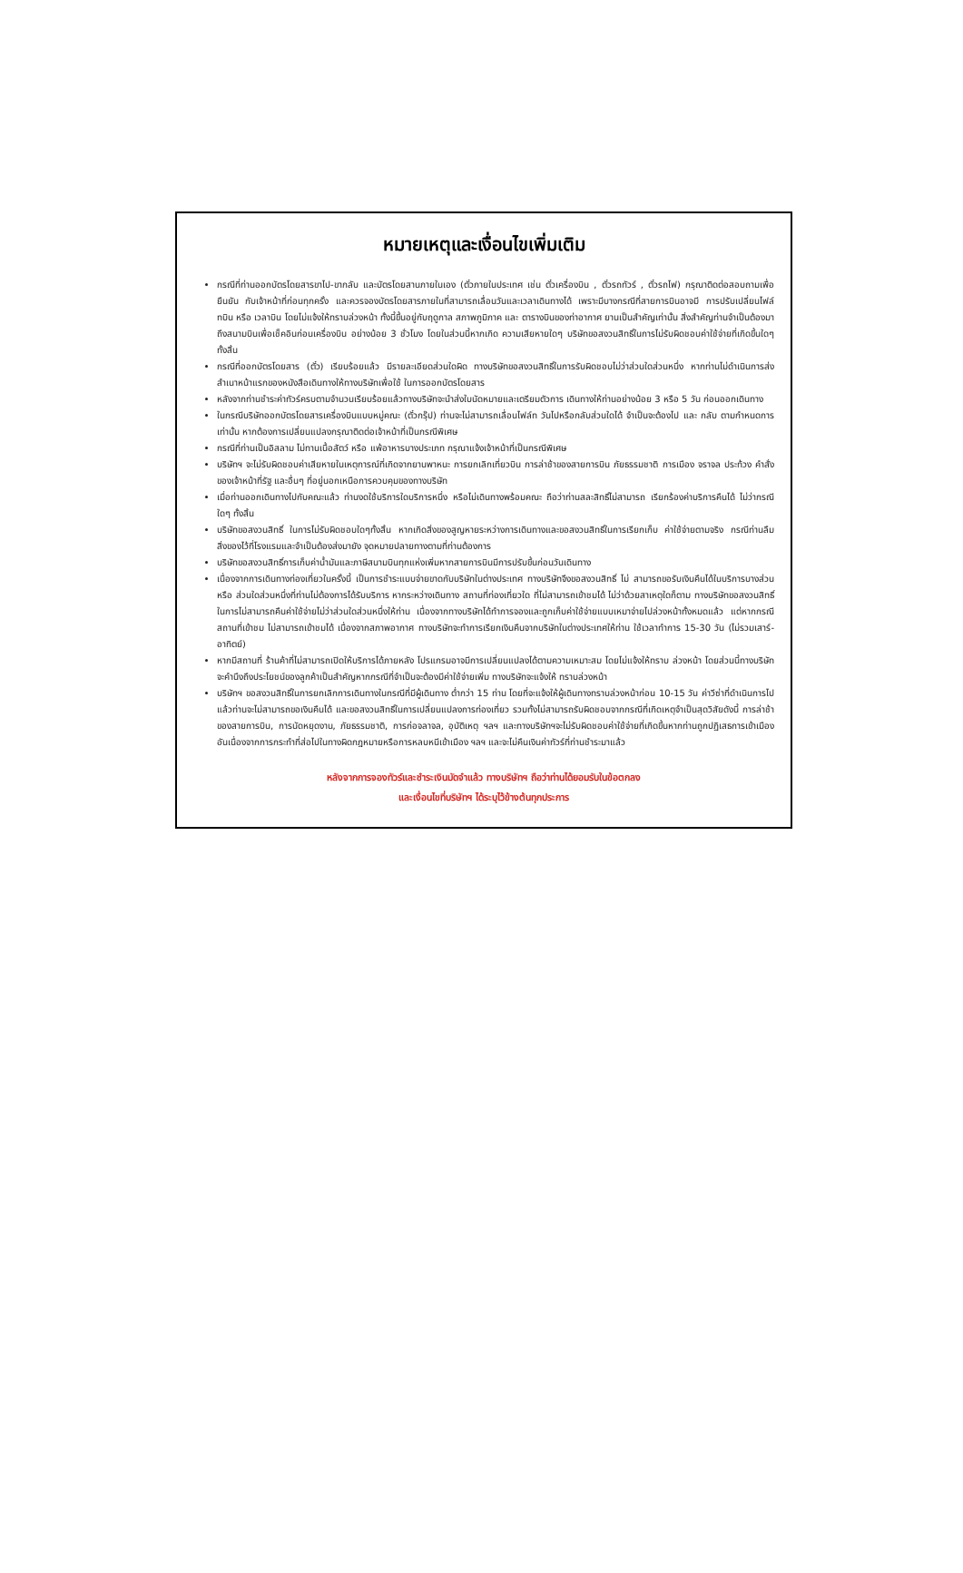หมายเหตุและเงื่อนไขเพิ่มเติม
กรณีที่ท่านออกบัตรโดยสารขาไป-ขากลับ และบัตรโดยสานภายในเอง (ตั๋วภายในประเทศ เช่น ตั๋วเครื่องบิน , ตั๋วรถทัวร์ , ตั๋วรถไฟ) กรุณาติดต่อสอบถามเพื่อยืนยัน กับเจ้าหน้าที่ก่อนทุกครั้ง และควรจองบัตรโดยสารภายในที่สามารถเลื่อนวันและเวลาเดินทางได้ เพราะมีบางกรณีที่สายการบินอาจมี การปรับเปลี่ยนไฟล์ทบิน หรือ เวลาบิน โดยไม่แจ้งให้ทราบล่วงหน้า ทั้งนี้ขึ้นอยู่กับฤดูกาล สภาพภูมิภาค และ ตารางบินของท่าอากาศ ยานเป็นสำคัญเท่านั้น สิ่งสำคัญท่านจำเป็นต้องมาถึงสนามบินเพื่อเช็คอินก่อนเครื่องบิน อย่างน้อย 3 ชั่วโมง โดยในส่วนนี้หากเกิด ความเสียหายใดๆ บริษัทขอสงวนสิทธิ์ในการไม่รับผิดชอบค่าใช้จ่ายที่เกิดขึ้นใดๆทั้งสิ้น
กรณีที่ออกบัตรโดยสาร (ตั๋ว) เรียบร้อยแล้ว มีรายละเอียดส่วนใดผิด ทางบริษัทขอสงวนสิทธิ์ในการรับผิดชอบไม่ว่าส่วนใดส่วนหนึ่ง หากท่านไม่ดำเนินการส่งสำเนาหน้าแรกของหนังสือเดินทางให้ทางบริษัทเพื่อใช้ ในการออกบัตรโดยสาร
หลังจากท่านชำระค่าทัวร์ครบตามจำนวนเรียบร้อยแล้วทางบริษัทจะนำส่งใบนัดหมายและเตรียมตัวการ เดินทางให้ท่านอย่างน้อย 3 หรือ 5 วัน ก่อนออกเดินทาง
ในกรณีบริษัทออกบัตรโดยสารเครื่องบินแบบหมู่คณะ (ตั๋วกรุ๊ป) ท่านจะไม่สามารถเลื่อนไฟล์ท วันไปหรือกลับส่วนใดได้ จำเป็นจะต้องไป และ กลับ ตามกำหนดการเท่านั้น หากต้องการเปลี่ยนแปลงกรุณาติดต่อเจ้าหน้าที่เป็นกรณีพิเศษ
กรณีที่ท่านเป็นอิสลาม ไม่ทานเนื้อสัตว์ หรือ แพ้อาหารบางประเภท กรุณาแจ้งเจ้าหน้าที่เป็นกรณีพิเศษ
บริษัทฯ จะไม่รับผิดชอบค่าเสียหายในเหตุการณ์ที่เกิดจากยานพาหนะ การยกเลิกเที่ยวบิน การล่าช้าของสายการบิน ภัยธรรมชาติ การเมือง จราจล ประท้วง คำสั่งของเจ้าหน้าที่รัฐ และอื่นๆ ที่อยู่นอกเหนือการควบคุมของทางบริษัท
เมื่อท่านออกเดินทางไปกับคณะแล้ว ท่านงดใช้บริการใดบริการหนึ่ง หรือไม่เดินทางพร้อมคณะ ถือว่าท่านสละสิทธิ์ไม่สามารถ เรียกร้องค่าบริการคืนได้ ไม่ว่ากรณีใดๆ ทั้งสิ้น
บริษัทขอสงวนสิทธิ์ ในการไม่รับผิดชอบใดๆทั้งสิ้น หากเกิดสิ่งของสูญหายระหว่างการเดินทางและขอสงวนสิทธิ์ในการเรียกเก็บ ค่าใช้จ่ายตามจริง กรณีท่านลืมสิ่งของไว้ที่โรงแรมและจำเป็นต้องส่งมายัง จุดหมายปลายทางตามที่ท่านต้องการ
บริษัทขอสงวนสิทธิ์การเก็บค่าน้ำมันและภาษีสนามบินทุกแห่งเพิ่มหากสายการบินมีการปรับขึ้นก่อนวันเดินทาง
เนื่องจากการเดินทางท่องเที่ยวในครั้งนี้ เป็นการชำระแบบจ่ายขาดกับบริษัทในต่างประเทศ ทางบริษัทจึงขอสงวนสิทธิ์ ไม่ สามารถขอรับเงินคืนได้ในบริการบางส่วน หรือ ส่วนใดส่วนหนึ่งที่ท่านไม่ต้องการได้รับบริการ หากระหว่างเดินทาง สถานที่ท่องเที่ยวใด ที่ไม่สามารถเข้าชมได้ ไม่ว่าด้วยสาเหตุใดก็ตาม ทางบริษัทขอสงวนสิทธิ์ในการไม่สามารถคืนค่าใช้จ่ายไม่ว่าส่วนใดส่วนหนึ่งให้ท่าน เนื่องจากทางบริษัทได้ทำการจองและถูกเก็บค่าใช้จ่ายแบบเหมาจ่ายไปล่วงหน้าทั้งหมดแล้ว แต่หากกรณีสถานที่เข้าชม ไม่สามารถเข้าชมได้ เนื่องจากสภาพอากาศ ทางบริษัทจะทำการเรียกเงินคืนจากบริษัทในต่างประเทศให้ท่าน ใช้เวลาทำการ 15-30 วัน (ไม่รวมเสาร์-อาทิตย์)
หากมีสถานที่ ร้านค้าที่ไม่สามารถเปิดให้บริการได้ภายหลัง โปรแกรมอาจมีการเปลี่ยนแปลงได้ตามความเหมาะสม โดยไม่แจ้งให้ทราบ ล่วงหน้า โดยส่วนนี้ทางบริษัทจะคำนึงถึงประโยชน์ของลูกค้าเป็นสำคัญหากกรณีที่จำเป็นจะต้องมีค่าใช้จ่ายเพิ่ม ทางบริษัทจะแจ้งให้ ทราบล่วงหน้า
บริษัทฯ ขอสงวนสิทธิ์ในการยกเลิกการเดินทางในกรณีที่มีผู้เดินทาง ต่ำกว่า 15 ท่าน โดยที่จะแจ้งให้ผู้เดินทางทราบล่วงหน้าก่อน 10-15 วัน ค่าวีซ่าที่ดำเนินการไปแล้วท่านจะไม่สามารถขอเงินคืนได้ และขอสงวนสิทธิ์ในการเปลี่ยนแปลงการท่องเที่ยว รวมทั้งไม่สามารถรับผิดชอบจากกรณีที่เกิดเหตุจำเป็นสุดวิสัยดังนี้ การล่าช้าของสายการบิน, การนัดหยุดงาน, ภัยธรรมชาติ, การก่อจลาจล, อุบัติเหตุ ฯลฯ และทางบริษัทฯจะไม่รับผิดชอบค่าใช้จ่ายที่เกิดขึ้นหากท่านถูกปฏิเสธการเข้าเมือง อันเนื่องจากการกระทำที่ส่อไปในทางผิดกฎหมายหรือการหลบหนีเข้าเมือง ฯลฯ และจะไม่คืนเงินค่าทัวร์ที่ท่านชำระมาแล้ว
หลังจากการจองทัวร์และชำระเงินมัดจำแล้ว ทางบริษัทฯ ถือว่าท่านได้ยอมรับในข้อตกลง
และเงื่อนไขที่บริษัทฯ ได้ระบุไว้ข้างต้นทุกประการ